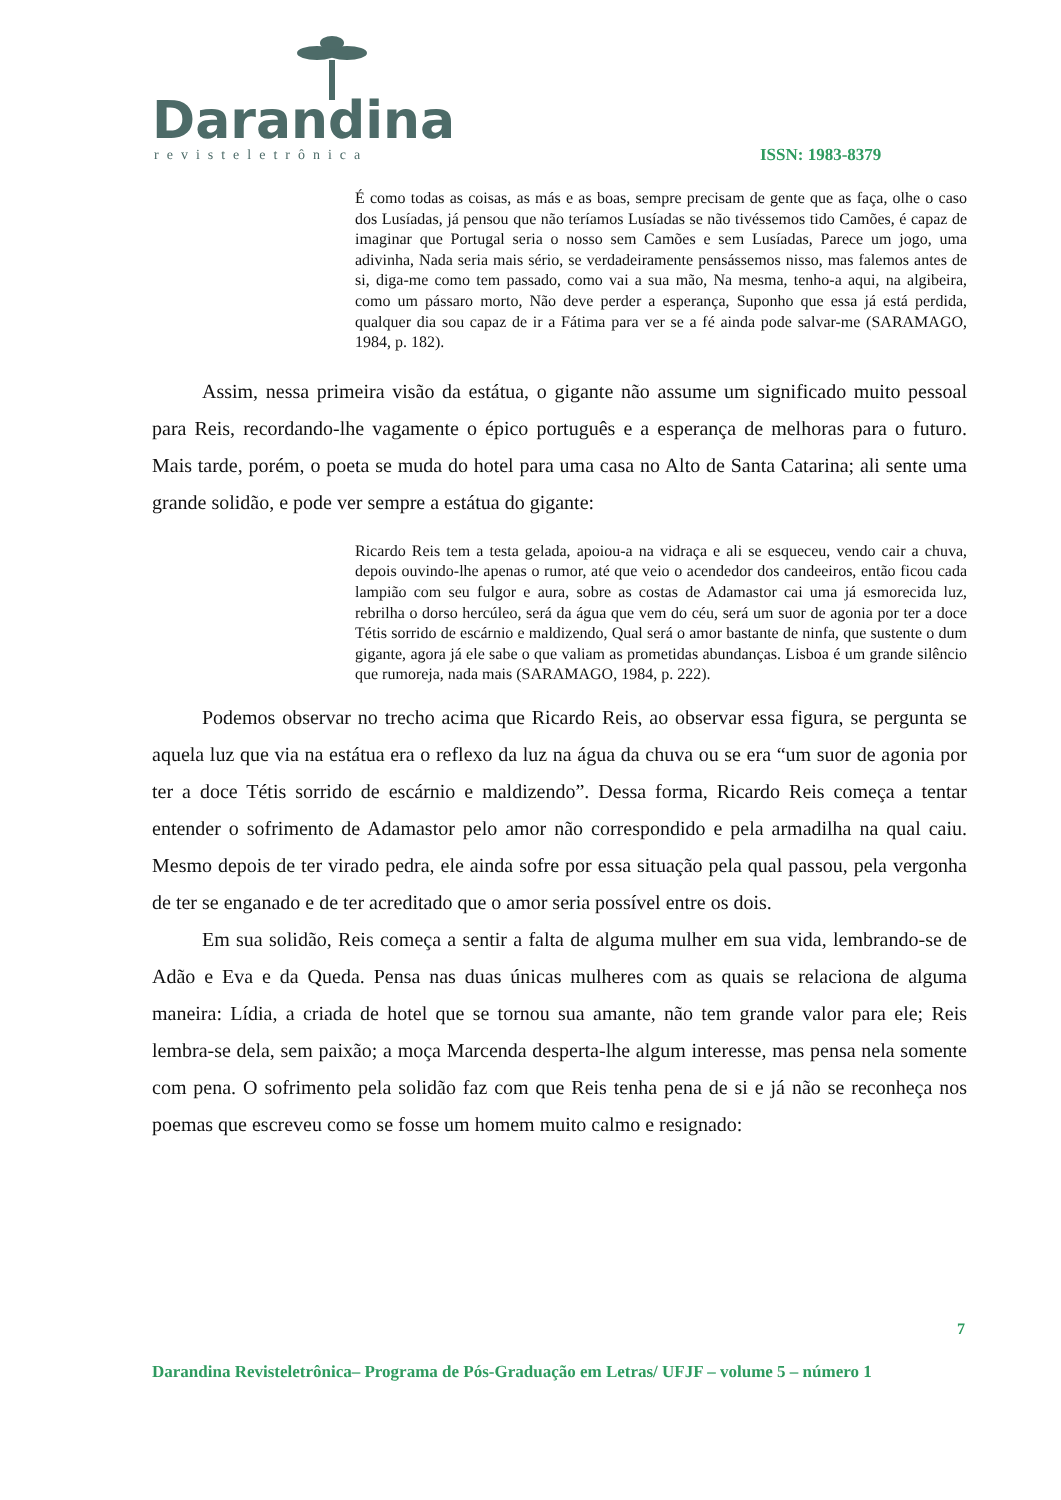Darandina
revisteletrônica ISSN: 1983-8379
É como todas as coisas, as más e as boas, sempre precisam de gente que as faça, olhe o caso dos Lusíadas, já pensou que não teríamos Lusíadas se não tivéssemos tido Camões, é capaz de imaginar que Portugal seria o nosso sem Camões e sem Lusíadas, Parece um jogo, uma adivinha, Nada seria mais sério, se verdadeiramente pensássemos nisso, mas falemos antes de si, diga-me como tem passado, como vai a sua mão, Na mesma, tenho-a aqui, na algibeira, como um pássaro morto, Não deve perder a esperança, Suponho que essa já está perdida, qualquer dia sou capaz de ir a Fátima para ver se a fé ainda pode salvar-me (SARAMAGO, 1984, p. 182).
Assim, nessa primeira visão da estátua, o gigante não assume um significado muito pessoal para Reis, recordando-lhe vagamente o épico português e a esperança de melhoras para o futuro. Mais tarde, porém, o poeta se muda do hotel para uma casa no Alto de Santa Catarina; ali sente uma grande solidão, e pode ver sempre a estátua do gigante:
Ricardo Reis tem a testa gelada, apoiou-a na vidraça e ali se esqueceu, vendo cair a chuva, depois ouvindo-lhe apenas o rumor, até que veio o acendedor dos candeeiros, então ficou cada lampião com seu fulgor e aura, sobre as costas de Adamastor cai uma já esmorecida luz, rebrilha o dorso hercúleo, será da água que vem do céu, será um suor de agonia por ter a doce Tétis sorrido de escárnio e maldizendo, Qual será o amor bastante de ninfa, que sustente o dum gigante, agora já ele sabe o que valiam as prometidas abundanças. Lisboa é um grande silêncio que rumoreja, nada mais (SARAMAGO, 1984, p. 222).
Podemos observar no trecho acima que Ricardo Reis, ao observar essa figura, se pergunta se aquela luz que via na estátua era o reflexo da luz na água da chuva ou se era “um suor de agonia por ter a doce Tétis sorrido de escárnio e maldizendo”. Dessa forma, Ricardo Reis começa a tentar entender o sofrimento de Adamastor pelo amor não correspondido e pela armadilha na qual caiu. Mesmo depois de ter virado pedra, ele ainda sofre por essa situação pela qual passou, pela vergonha de ter se enganado e de ter acreditado que o amor seria possível entre os dois.
Em sua solidão, Reis começa a sentir a falta de alguma mulher em sua vida, lembrando-se de Adão e Eva e da Queda. Pensa nas duas únicas mulheres com as quais se relaciona de alguma maneira: Lídia, a criada de hotel que se tornou sua amante, não tem grande valor para ele; Reis lembra-se dela, sem paixão; a moça Marcenda desperta-lhe algum interesse, mas pensa nela somente com pena. O sofrimento pela solidão faz com que Reis tenha pena de si e já não se reconheça nos poemas que escreveu como se fosse um homem muito calmo e resignado:
7
Darandina Revisteletrônica– Programa de Pós-Graduação em Letras/ UFJF – volume 5 – número 1